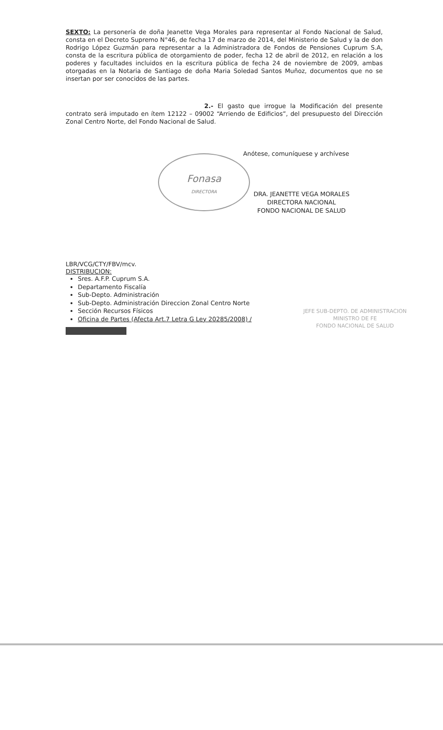SEXTO: La personería de doña Jeanette Vega Morales para representar al Fondo Nacional de Salud, consta en el Decreto Supremo N°46, de fecha 17 de marzo de 2014, del Ministerio de Salud y la de don Rodrigo López Guzmán para representar a la Administradora de Fondos de Pensiones Cuprum S.A, consta de la escritura pública de otorgamiento de poder, fecha 12 de abril de 2012, en relación a los poderes y facultades incluidos en la escritura pública de fecha 24 de noviembre de 2009, ambas otorgadas en la Notaria de Santiago de doña Maria Soledad Santos Muñoz, documentos que no se insertan por ser conocidos de las partes.
2.- El gasto que irrogue la Modificación del presente contrato será imputado en ítem 12122 – 09002 “Arriendo de Edificios”, del presupuesto del Dirección Zonal Centro Norte, del Fondo Nacional de Salud.
Fonasa
DIRECTORA
Anótese, comuníquese y archívese
DRA. JEANETTE VEGA MORALES
DIRECTORA NACIONAL
FONDO NACIONAL DE SALUD
LBR/VCG/CTY/FBV/mcv.
DISTRIBUCION:
Sres. A.F.P. Cuprum S.A.
Departamento Fiscalía
Sub-Depto. Administración
Sub-Depto. Administración Direccion Zonal Centro Norte
Sección Recursos Físicos
Oficina de Partes (Afecta Art.7 Letra G Ley 20285/2008) /
JEFE SUB-DEPTO. DE ADMINISTRACION
MINISTRO DE FE
FONDO NACIONAL DE SALUD